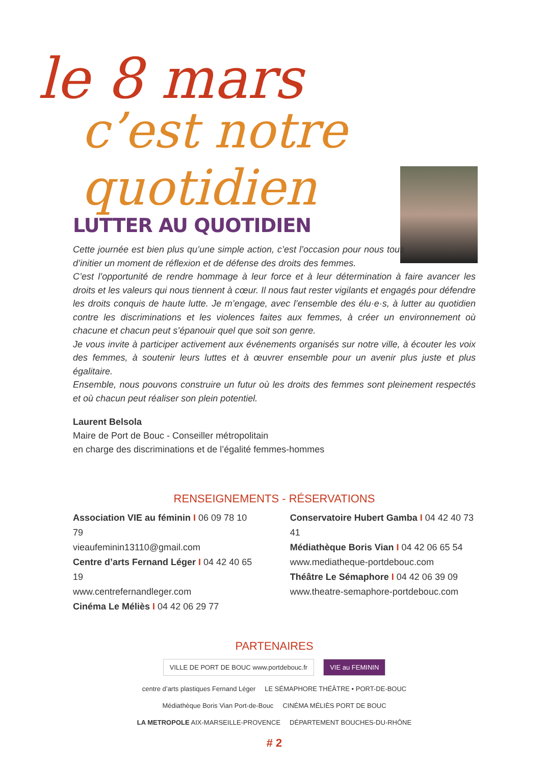le 8 mars
c’est notre quotidien
LUTTER AU QUOTIDIEN
Cette journée est bien plus qu’une simple action, c’est l’occasion pour nous tous d’initier un moment de réflexion et de défense des droits des femmes.
C’est l’opportunité de rendre hommage à leur force et à leur détermination à faire avancer les droits et les valeurs qui nous tiennent à cœur. Il nous faut rester vigilants et engagés pour défendre les droits conquis de haute lutte. Je m’engage, avec l’ensemble des élu·e·s, à lutter au quotidien contre les discriminations et les violences faites aux femmes, à créer un environnement où chacune et chacun peut s’épanouir quel que soit son genre.
Je vous invite à participer activement aux événements organisés sur notre ville, à écouter les voix des femmes, à soutenir leurs luttes et à œuvrer ensemble pour un avenir plus juste et plus égalitaire.
Ensemble, nous pouvons construire un futur où les droits des femmes sont pleinement respectés et où chacun peut réaliser son plein potentiel.
Laurent Belsola
Maire de Port de Bouc - Conseiller métropolitain
en charge des discriminations et de l’égalité femmes-hommes
RENSEIGNEMENTS - RÉSERVATIONS
Association VIE au féminin I 06 09 78 10 79
vieaufeminin13110@gmail.com
Centre d’arts Fernand Léger I 04 42 40 65 19
www.centrefernandleger.com
Cinéma Le Méliès I 04 42 06 29 77
Conservatoire Hubert Gamba I 04 42 40 73 41
Médiathèque Boris Vian I 04 42 06 65 54
www.mediatheque-portdebouc.com
Théâtre Le Sémaphore I 04 42 06 39 09
www.theatre-semaphore-portdebouc.com
PARTENAIRES
VILLE DE PORT DE BOUC www.portdebouc.fr VIE au FEMININ centre d’arts plastiques Fernand Léger LE SÉMAPHORE THÉÂTRE • PORT-DE-BOUC Médiathèque Boris Vian Port-de-Bouc CINÉMA MÉLIÈS PORT DE BOUC LA METROPOLE AIX-MARSEILLE-PROVENCE DÉPARTEMENT BOUCHES-DU-RHÔNE
# 2